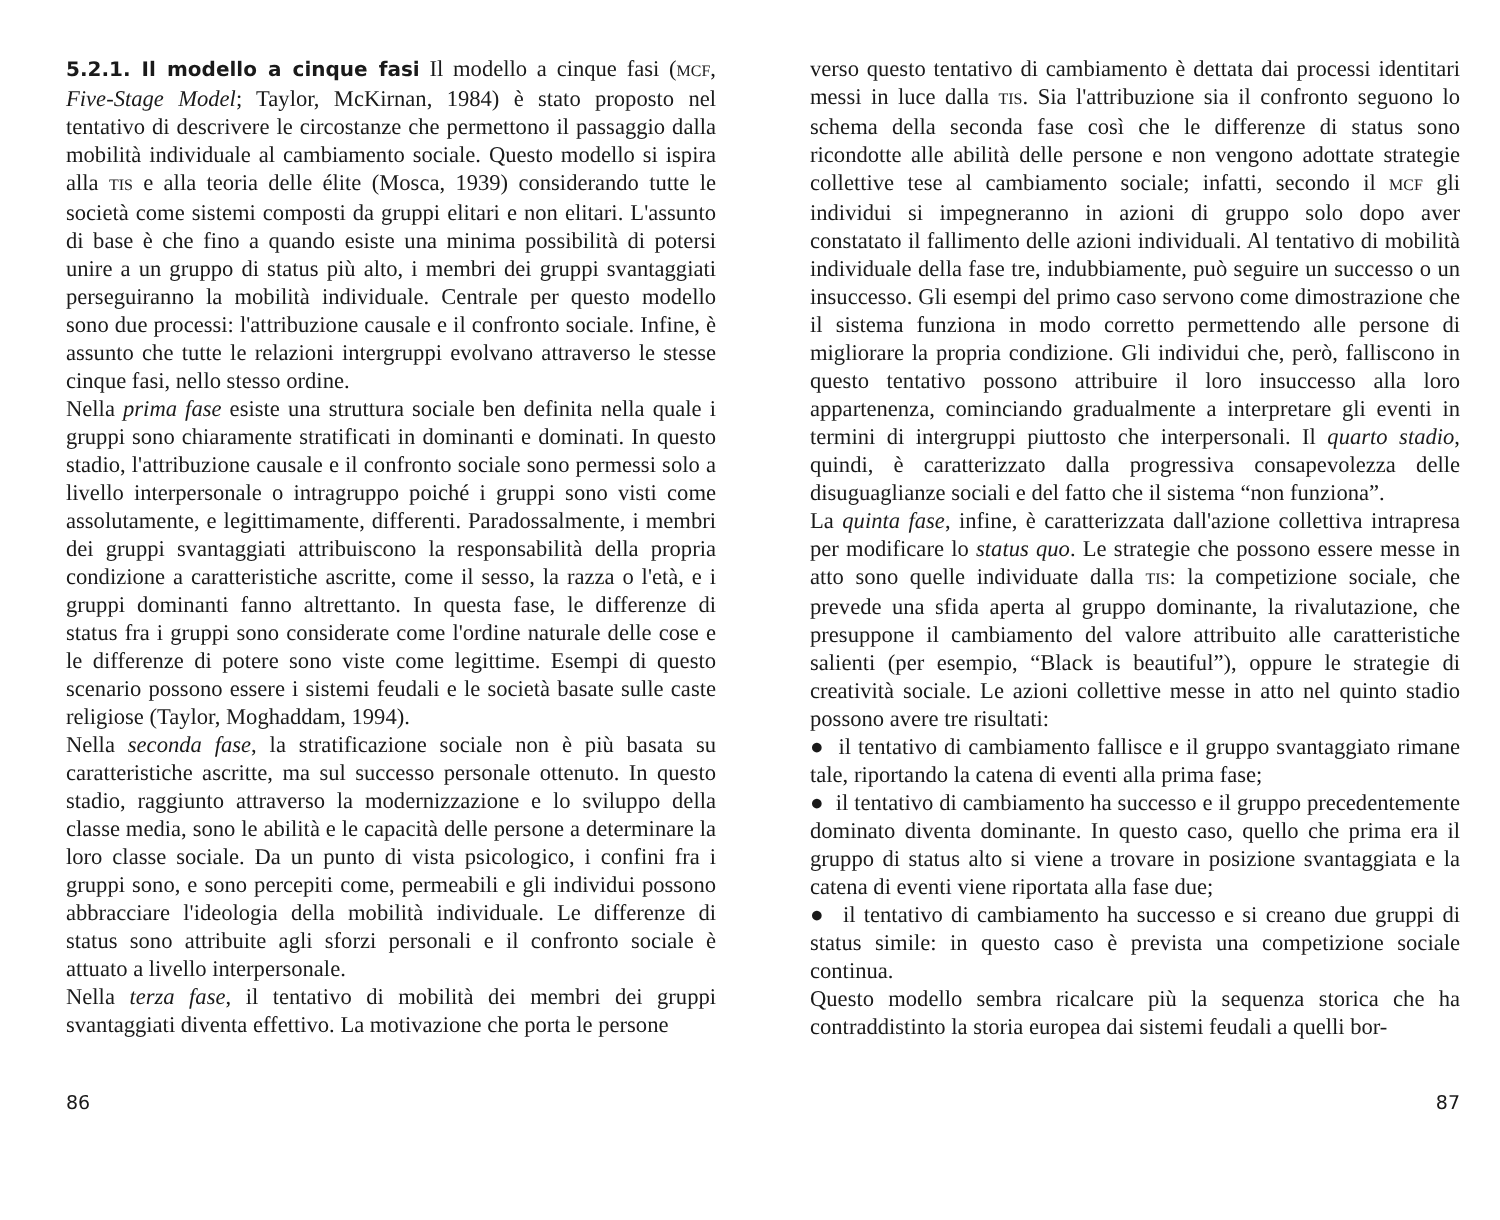5.2.1. Il modello a cinque fasi Il modello a cinque fasi (MCF, Five-Stage Model; Taylor, McKirnan, 1984) è stato proposto nel tentativo di descrivere le circostanze che permettono il passaggio dalla mobilità individuale al cambiamento sociale. Questo modello si ispira alla TIS e alla teoria delle élite (Mosca, 1939) considerando tutte le società come sistemi composti da gruppi elitari e non elitari. L'assunto di base è che fino a quando esiste una minima possibilità di potersi unire a un gruppo di status più alto, i membri dei gruppi svantaggiati perseguiranno la mobilità individuale. Centrale per questo modello sono due processi: l'attribuzione causale e il confronto sociale. Infine, è assunto che tutte le relazioni intergruppi evolvano attraverso le stesse cinque fasi, nello stesso ordine.
Nella prima fase esiste una struttura sociale ben definita nella quale i gruppi sono chiaramente stratificati in dominanti e dominati. In questo stadio, l'attribuzione causale e il confronto sociale sono permessi solo a livello interpersonale o intragruppo poiché i gruppi sono visti come assolutamente, e legittimamente, differenti. Paradossalmente, i membri dei gruppi svantaggiati attribuiscono la responsabilità della propria condizione a caratteristiche ascritte, come il sesso, la razza o l'età, e i gruppi dominanti fanno altrettanto. In questa fase, le differenze di status fra i gruppi sono considerate come l'ordine naturale delle cose e le differenze di potere sono viste come legittime. Esempi di questo scenario possono essere i sistemi feudali e le società basate sulle caste religiose (Taylor, Moghaddam, 1994).
Nella seconda fase, la stratificazione sociale non è più basata su caratteristiche ascritte, ma sul successo personale ottenuto. In questo stadio, raggiunto attraverso la modernizzazione e lo sviluppo della classe media, sono le abilità e le capacità delle persone a determinare la loro classe sociale. Da un punto di vista psicologico, i confini fra i gruppi sono, e sono percepiti come, permeabili e gli individui possono abbracciare l'ideologia della mobilità individuale. Le differenze di status sono attribuite agli sforzi personali e il confronto sociale è attuato a livello interpersonale.
Nella terza fase, il tentativo di mobilità dei membri dei gruppi svantaggiati diventa effettivo. La motivazione che porta le persone
verso questo tentativo di cambiamento è dettata dai processi identitari messi in luce dalla TIS. Sia l'attribuzione sia il confronto seguono lo schema della seconda fase così che le differenze di status sono ricondotte alle abilità delle persone e non vengono adottate strategie collettive tese al cambiamento sociale; infatti, secondo il MCF gli individui si impegneranno in azioni di gruppo solo dopo aver constatato il fallimento delle azioni individuali. Al tentativo di mobilità individuale della fase tre, indubbiamente, può seguire un successo o un insuccesso. Gli esempi del primo caso servono come dimostrazione che il sistema funziona in modo corretto permettendo alle persone di migliorare la propria condizione. Gli individui che, però, falliscono in questo tentativo possono attribuire il loro insuccesso alla loro appartenenza, cominciando gradualmente a interpretare gli eventi in termini di intergruppi piuttosto che interpersonali. Il quarto stadio, quindi, è caratterizzato dalla progressiva consapevolezza delle disuguaglianze sociali e del fatto che il sistema “non funziona”.
La quinta fase, infine, è caratterizzata dall'azione collettiva intrapresa per modificare lo status quo. Le strategie che possono essere messe in atto sono quelle individuate dalla TIS: la competizione sociale, che prevede una sfida aperta al gruppo dominante, la rivalutazione, che presuppone il cambiamento del valore attribuito alle caratteristiche salienti (per esempio, “Black is beautiful”), oppure le strategie di creatività sociale. Le azioni collettive messe in atto nel quinto stadio possono avere tre risultati:
● il tentativo di cambiamento fallisce e il gruppo svantaggiato rimane tale, riportando la catena di eventi alla prima fase;
● il tentativo di cambiamento ha successo e il gruppo precedentemente dominato diventa dominante. In questo caso, quello che prima era il gruppo di status alto si viene a trovare in posizione svantaggiata e la catena di eventi viene riportata alla fase due;
● il tentativo di cambiamento ha successo e si creano due gruppi di status simile: in questo caso è prevista una competizione sociale continua.
Questo modello sembra ricalcare più la sequenza storica che ha contraddistinto la storia europea dai sistemi feudali a quelli bor-
86 87